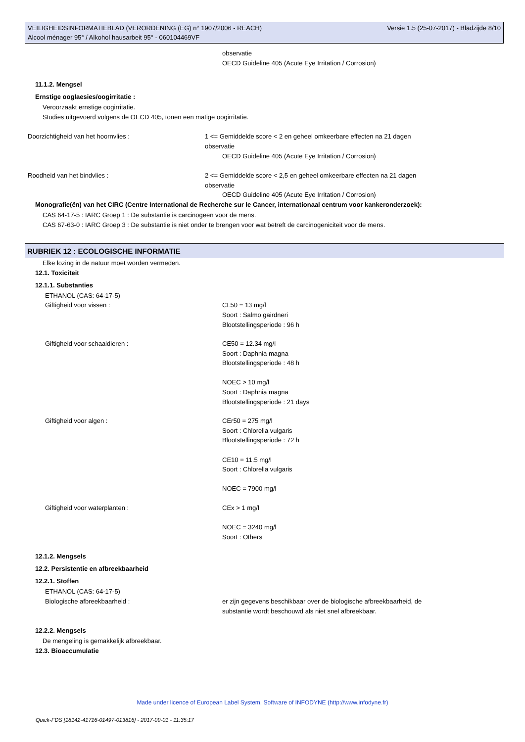VEILIGHEIDSINFORMATIEBLAD (VERORDENING (EG) n° 1907/2006 - REACH)
Alcool ménager 95° / Alkohol hausarbeit 95° - 060104469VF
Versie 1.5 (25-07-2017) - Bladzijde 8/10
observatie
OECD Guideline 405 (Acute Eye Irritation / Corrosion)
11.1.2. Mengsel
Ernstige ooglaesies/oogirritatie :
Veroorzaakt ernstige oogirritatie.
Studies uitgevoerd volgens de OECD 405, tonen een matige oogirritatie.
Doorzichtigheid van het hoornvlies : 1 <= Gemiddelde score < 2 en geheel omkeerbare effecten na 21 dagen
observatie
OECD Guideline 405 (Acute Eye Irritation / Corrosion)
Roodheid van het bindvlies : 2 <= Gemiddelde score < 2,5 en geheel omkeerbare effecten na 21 dagen
observatie
OECD Guideline 405 (Acute Eye Irritation / Corrosion)
Monografie(ën) van het CIRC (Centre International de Recherche sur le Cancer, internationaal centrum voor kankeronderzoek):
CAS 64-17-5 : IARC Groep 1 : De substantie is carcinogeen voor de mens.
CAS 67-63-0 : IARC Groep 3 : De substantie is niet onder te brengen voor wat betreft de carcinogeniciteit voor de mens.
RUBRIEK 12 : ECOLOGISCHE INFORMATIE
Elke lozing in de natuur moet worden vermeden.
12.1. Toxiciteit
12.1.1. Substanties
ETHANOL (CAS: 64-17-5)
Giftigheid voor vissen : CL50 = 13 mg/l
Soort : Salmo gairdneri
Blootstellingsperiode : 96 h
Giftigheid voor schaaldieren : CE50 = 12.34 mg/l
Soort : Daphnia magna
Blootstellingsperiode : 48 h
NOEC > 10 mg/l
Soort : Daphnia magna
Blootstellingsperiode : 21 days
Giftigheid voor algen : CEr50 = 275 mg/l
Soort : Chlorella vulgaris
Blootstellingsperiode : 72 h
CE10 = 11.5 mg/l
Soort : Chlorella vulgaris
NOEC = 7900 mg/l
Giftigheid voor waterplanten : CEx > 1 mg/l
NOEC = 3240 mg/l
Soort : Others
12.1.2. Mengsels
12.2. Persistentie en afbreekbaarheid
12.2.1. Stoffen
ETHANOL (CAS: 64-17-5)
Biologische afbreekbaarheid : er zijn gegevens beschikbaar over de biologische afbreekbaarheid, de
substantie wordt beschouwd als niet snel afbreekbaar.
12.2.2. Mengsels
De mengeling is gemakkelijk afbreekbaar.
12.3. Bioaccumulatie
Made under licence of European Label System, Software of INFODYNE (http://www.infodyne.fr)
Quick-FDS [18142-41716-01497-013816] - 2017-09-01 - 11:35:17